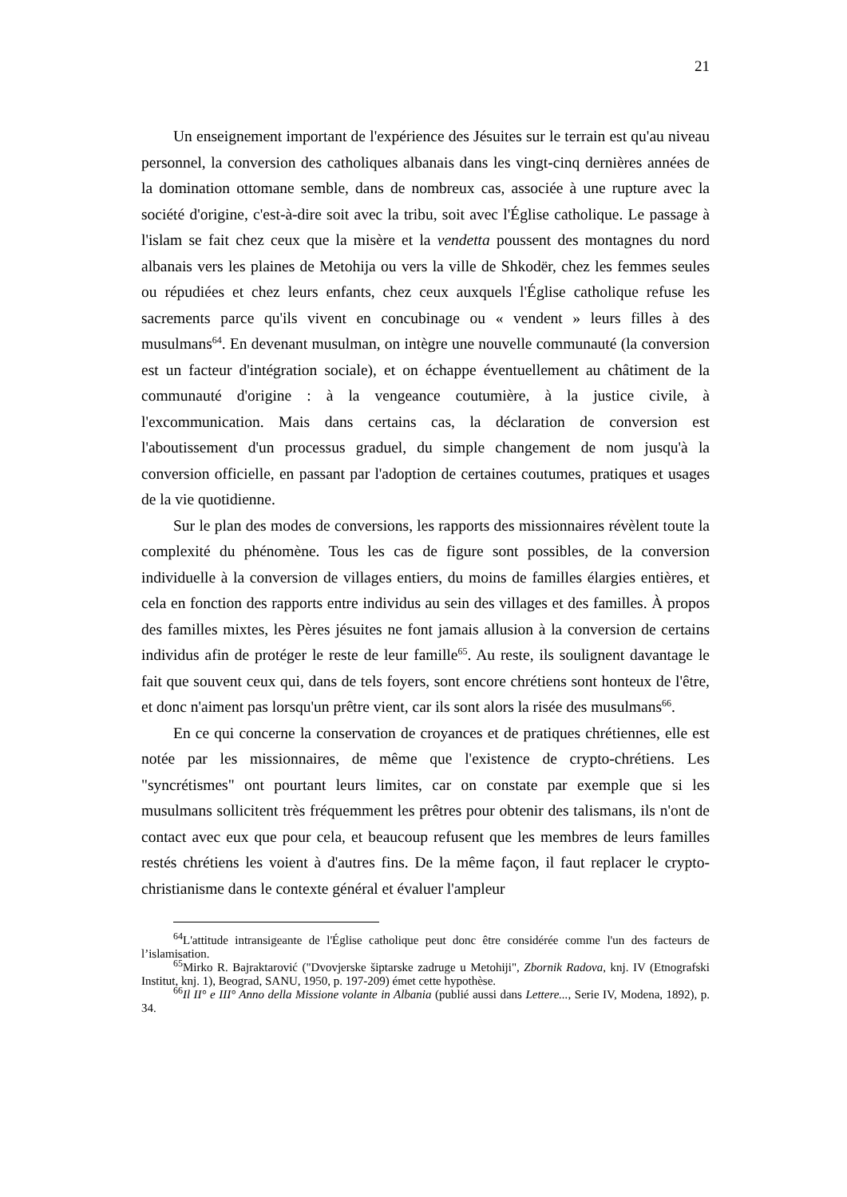21
Un enseignement important de l'expérience des Jésuites sur le terrain est qu'au niveau personnel, la conversion des catholiques albanais dans les vingt-cinq dernières années de la domination ottomane semble, dans de nombreux cas, associée à une rupture avec la société d'origine, c'est-à-dire soit avec la tribu, soit avec l'Église catholique. Le passage à l'islam se fait chez ceux que la misère et la vendetta poussent des montagnes du nord albanais vers les plaines de Metohija ou vers la ville de Shkodër, chez les femmes seules ou répudiées et chez leurs enfants, chez ceux auxquels l'Église catholique refuse les sacrements parce qu'ils vivent en concubinage ou « vendent » leurs filles à des musulmans<sup>64</sup>. En devenant musulman, on intègre une nouvelle communauté (la conversion est un facteur d'intégration sociale), et on échappe éventuellement au châtiment de la communauté d'origine : à la vengeance coutumière, à la justice civile, à l'excommunication. Mais dans certains cas, la déclaration de conversion est l'aboutissement d'un processus graduel, du simple changement de nom jusqu'à la conversion officielle, en passant par l'adoption de certaines coutumes, pratiques et usages de la vie quotidienne.
Sur le plan des modes de conversions, les rapports des missionnaires révèlent toute la complexité du phénomène. Tous les cas de figure sont possibles, de la conversion individuelle à la conversion de villages entiers, du moins de familles élargies entières, et cela en fonction des rapports entre individus au sein des villages et des familles. À propos des familles mixtes, les Pères jésuites ne font jamais allusion à la conversion de certains individus afin de protéger le reste de leur famille<sup>65</sup>. Au reste, ils soulignent davantage le fait que souvent ceux qui, dans de tels foyers, sont encore chrétiens sont honteux de l'être, et donc n'aiment pas lorsqu'un prêtre vient, car ils sont alors la risée des musulmans<sup>66</sup>.
En ce qui concerne la conservation de croyances et de pratiques chrétiennes, elle est notée par les missionnaires, de même que l'existence de crypto-chrétiens. Les "syncrétismes" ont pourtant leurs limites, car on constate par exemple que si les musulmans sollicitent très fréquemment les prêtres pour obtenir des talismans, ils n'ont de contact avec eux que pour cela, et beaucoup refusent que les membres de leurs familles restés chrétiens les voient à d'autres fins. De la même façon, il faut replacer le crypto-christianisme dans le contexte général et évaluer l'ampleur
<sup>64</sup> L'attitude intransigeante de l'Église catholique peut donc être considérée comme l'un des facteurs de l’islamisation.
<sup>65</sup> Mirko R. Bajraktarović ("Dvovjerske šiptarske zadruge u Metohiji", Zbornik Radova, knj. IV (Etnografski Institut, knj. 1), Beograd, SANU, 1950, p. 197-209) émet cette hypothèse.
<sup>66</sup> Il II° e III° Anno della Missione volante in Albania (publié aussi dans Lettere..., Serie IV, Modena, 1892), p. 34.